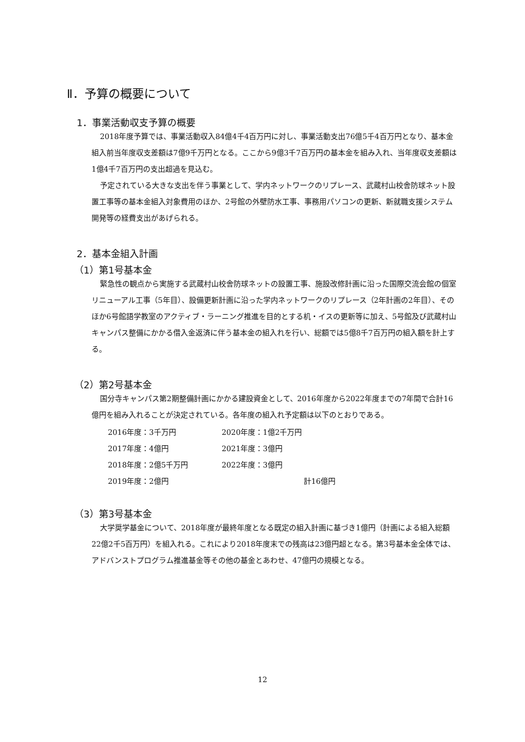Ⅱ．予算の概要について
1．事業活動収支予算の概要
2018年度予算では、事業活動収入84億4千4百万円に対し、事業活動支出76億5千4百万円となり、基本金組入前当年度収支差額は7億9千万円となる。ここから9億3千7百万円の基本金を組み入れ、当年度収支差額は1億4千7百万円の支出超過を見込む。
予定されている大きな支出を伴う事業として、学内ネットワークのリプレース、武蔵村山校舎防球ネット設置工事等の基本金組入対象費用のほか、2号館の外壁防水工事、事務用パソコンの更新、新就職支援システム開発等の経費支出があげられる。
2．基本金組入計画
（1）第1号基本金
緊急性の観点から実施する武蔵村山校舎防球ネットの設置工事、施設改修計画に沿った国際交流会館の個室リニューアル工事（5年目）、設備更新計画に沿った学内ネットワークのリプレース（2年計画の2年目）、そのほか6号館語学教室のアクティブ・ラーニング推進を目的とする机・イスの更新等に加え、5号館及び武蔵村山キャンパス整備にかかる借入金返済に伴う基本金の組入れを行い、総額では5億8千7百万円の組入額を計上する。
（2）第2号基本金
国分寺キャンパス第2期整備計画にかかる建設資金として、2016年度から2022年度までの7年間で合計16億円を組み入れることが決定されている。各年度の組入れ予定額は以下のとおりである。
| 2016年度：3千万円 | 2020年度：1億2千万円 |
| 2017年度：4億円 | 2021年度：3億円 |
| 2018年度：2億5千万円 | 2022年度：3億円 |
| 2019年度：2億円 | 計16億円 |
（3）第3号基本金
大学奨学基金について、2018年度が最終年度となる既定の組入計画に基づき1億円（計画による組入総額22億2千5百万円）を組入れる。これにより2018年度末での残高は23億円超となる。第3号基本金全体では、アドバンストプログラム推進基金等その他の基金とあわせ、47億円の規模となる。
12